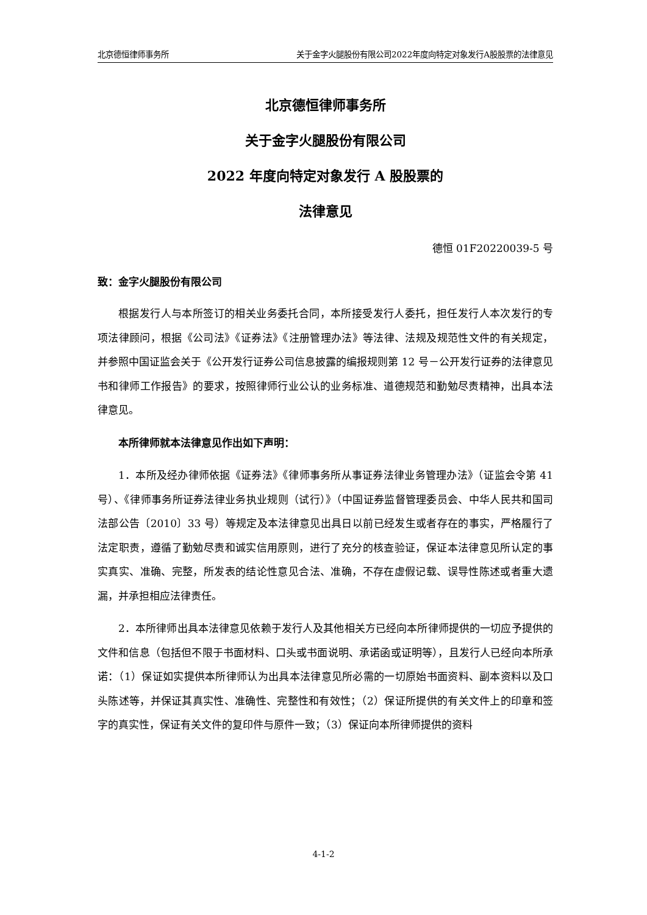北京德恒律师事务所 关于金字火腿股份有限公司2022年度向特定对象发行A股股票的法律意见
北京德恒律师事务所
关于金字火腿股份有限公司
2022 年度向特定对象发行 A 股股票的
法律意见
德恒 01F20220039-5 号
致：金字火腿股份有限公司
根据发行人与本所签订的相关业务委托合同，本所接受发行人委托，担任发行人本次发行的专项法律顾问，根据《公司法》《证券法》《注册管理办法》等法律、法规及规范性文件的有关规定，并参照中国证监会关于《公开发行证券公司信息披露的编报规则第 12 号－公开发行证券的法律意见书和律师工作报告》的要求，按照律师行业公认的业务标准、道德规范和勤勉尽责精神，出具本法律意见。
本所律师就本法律意见作出如下声明：
1．本所及经办律师依据《证券法》《律师事务所从事证券法律业务管理办法》（证监会令第 41 号）、《律师事务所证券法律业务执业规则（试行）》（中国证券监督管理委员会、中华人民共和国司法部公告〔2010〕33 号）等规定及本法律意见出具日以前已经发生或者存在的事实，严格履行了法定职责，遵循了勤勉尽责和诚实信用原则，进行了充分的核查验证，保证本法律意见所认定的事实真实、准确、完整，所发表的结论性意见合法、准确，不存在虚假记载、误导性陈述或者重大遗漏，并承担相应法律责任。
2．本所律师出具本法律意见依赖于发行人及其他相关方已经向本所律师提供的一切应予提供的文件和信息（包括但不限于书面材料、口头或书面说明、承诺函或证明等），且发行人已经向本所承诺：（1）保证如实提供本所律师认为出具本法律意见所必需的一切原始书面资料、副本资料以及口头陈述等，并保证其真实性、准确性、完整性和有效性；（2）保证所提供的有关文件上的印章和签字的真实性，保证有关文件的复印件与原件一致；（3）保证向本所律师提供的资料
4-1-2